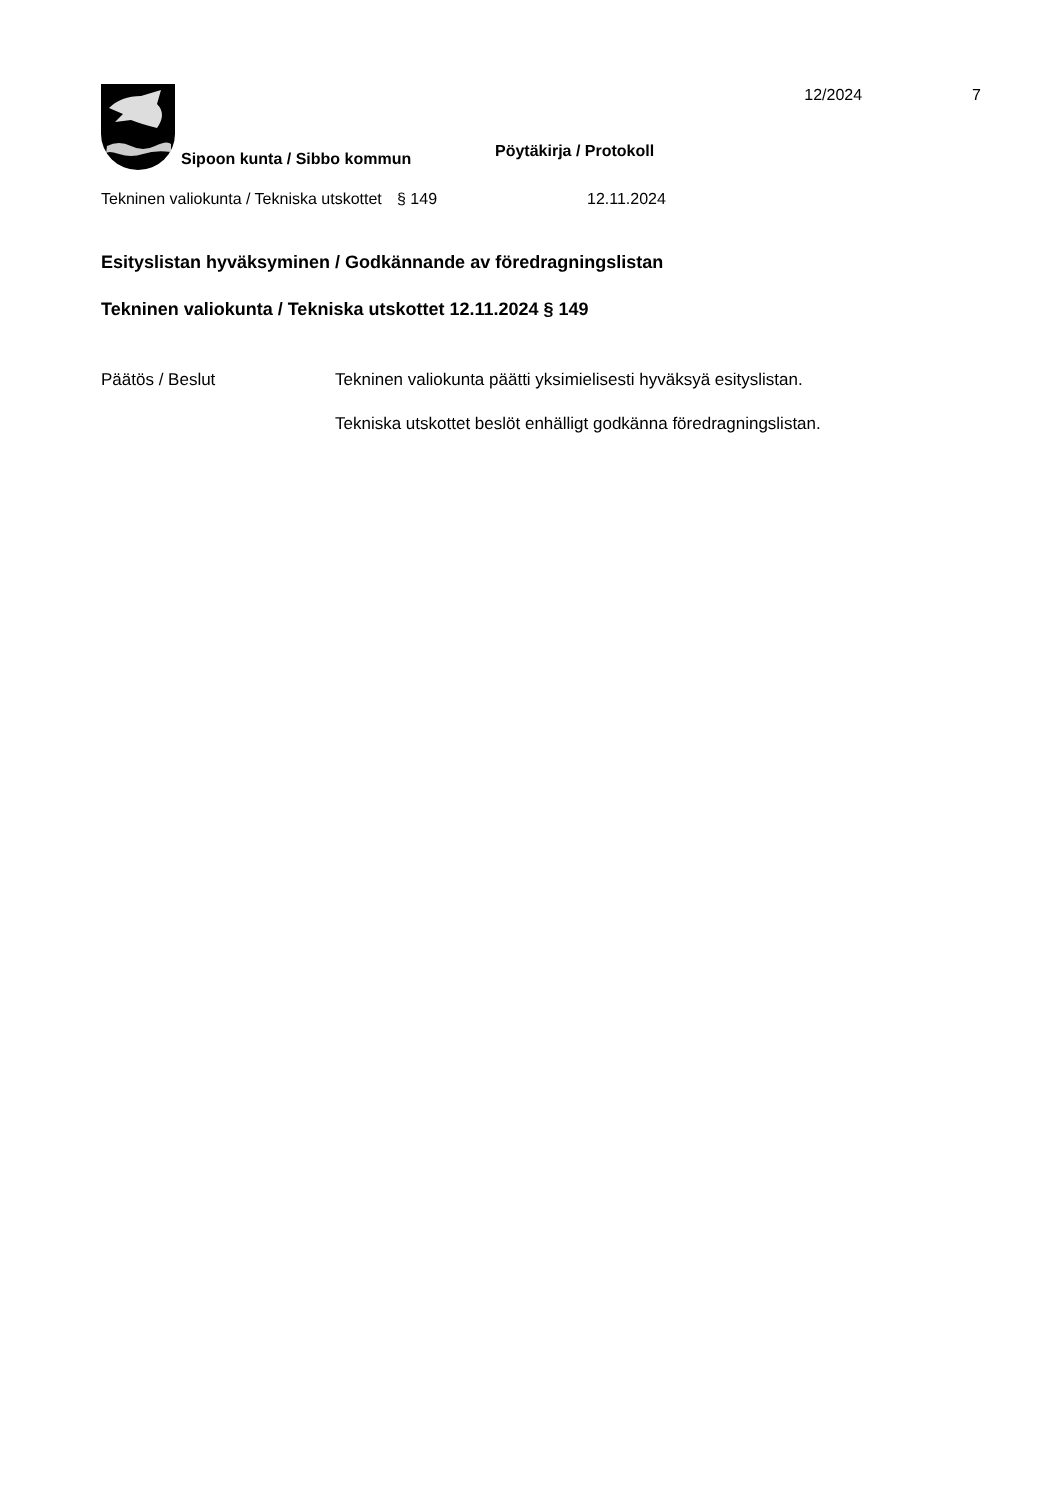Sipoon kunta / Sibbo kommun
Pöytäkirja / Protokoll
12/2024 7
Tekninen valiokunta / Tekniska utskottet
§ 149 12.11.2024
Esityslistan hyväksyminen / Godkännande av föredragningslistan
Tekninen valiokunta / Tekniska utskottet 12.11.2024 § 149
Päätös / Beslut Tekninen valiokunta päätti yksimielisesti hyväksyä esityslistan.
Tekniska utskottet beslöt enhälligt godkänna föredragningslistan.